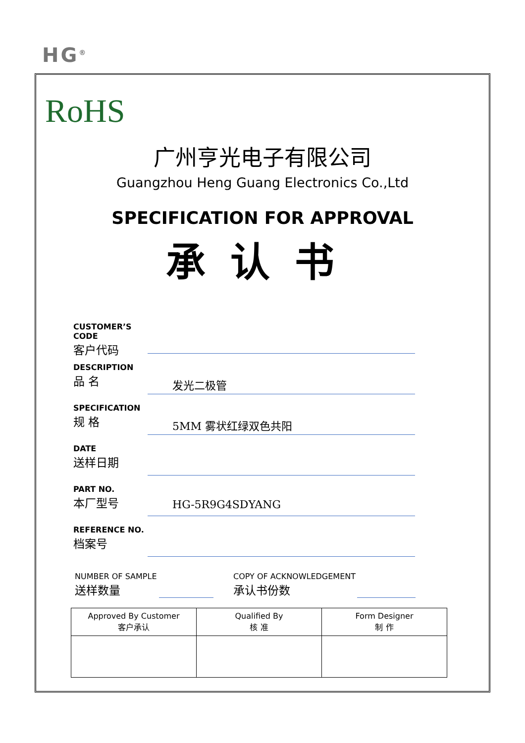HG<sup>®</sup>
RoHS
广州亨光电子有限公司
Guangzhou Heng Guang Electronics Co.,Ltd
SPECIFICATION FOR APPROVAL
承认书
CUSTOMER’S CODE
客户代码
DESCRIPTION
品 名
发光二极管
SPECIFICATION
规 格
5MM 雾状红绿双色共阳
DATE
送样日期
PART NO.
本厂型号
HG-5R9G4SDYANG
REFERENCE NO.
档案号
NUMBER OF SAMPLE
送样数量
COPY OF ACKNOWLEDGEMENT
承认书份数
| Approved By Customer 客户承认 | Qualified By 核 准 | Form Designer 制 作 |